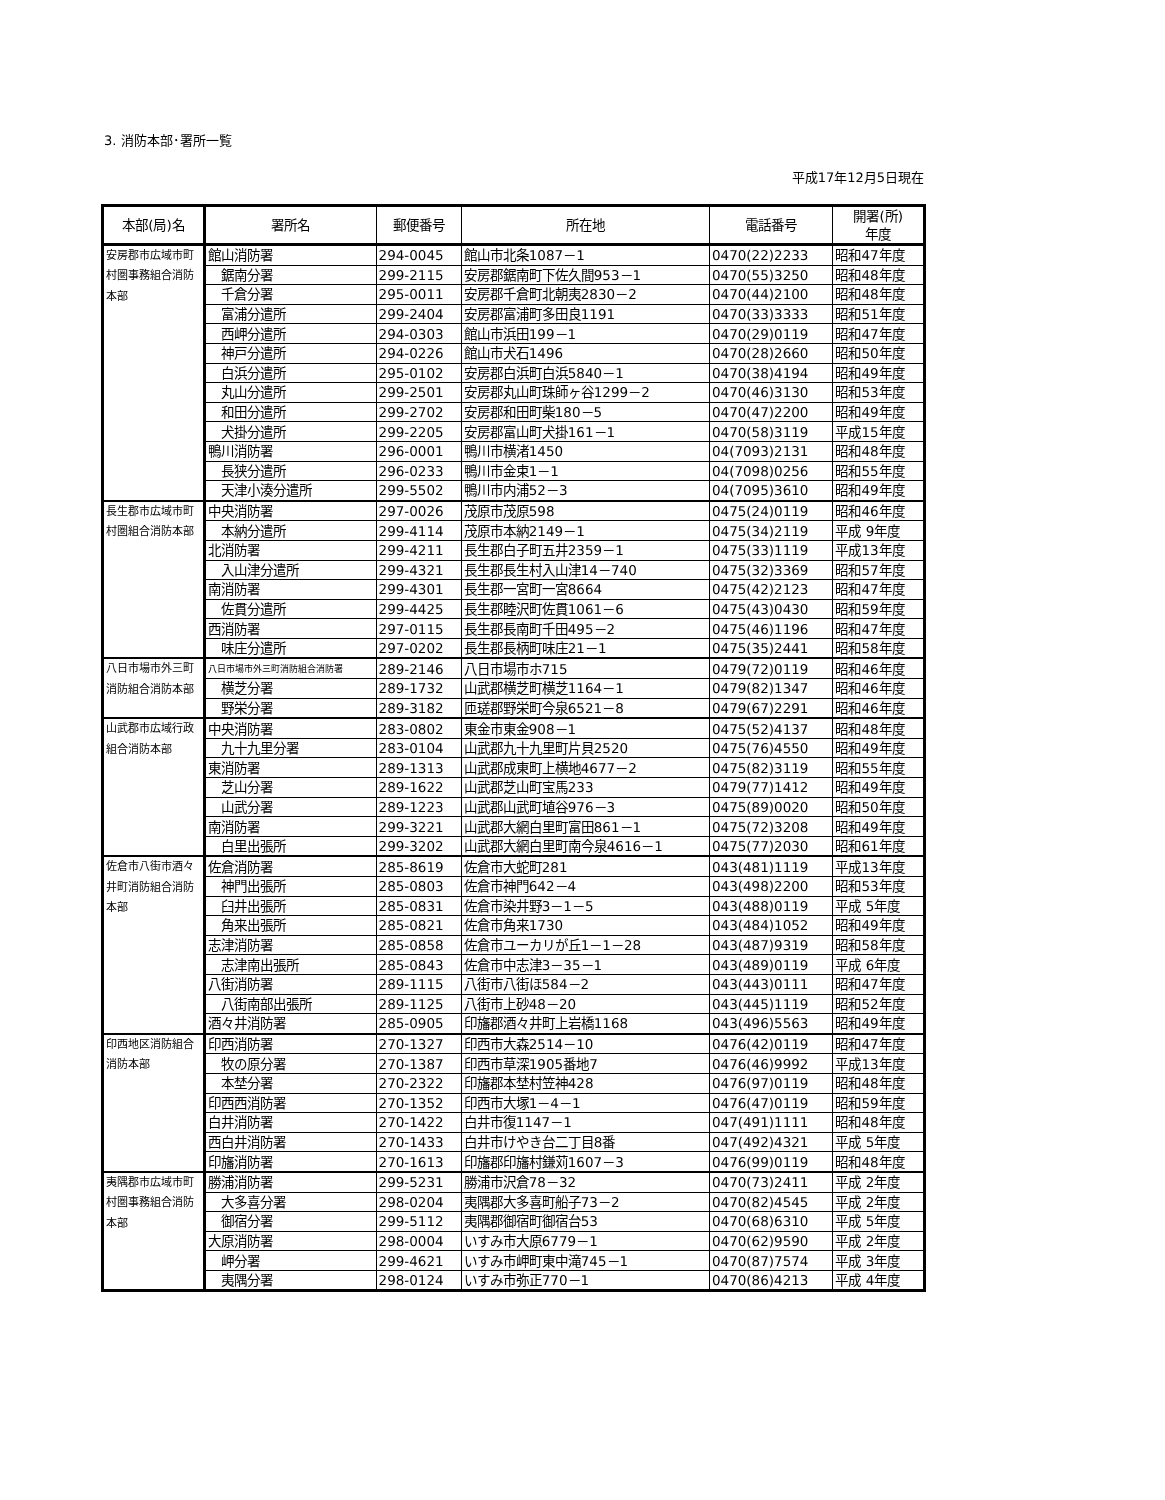3. 消防本部･署所一覧
平成17年12月5日現在
| 本部(局)名 | 署所名 | 郵便番号 | 所在地 | 電話番号 | 開署(所) 年度 |
| --- | --- | --- | --- | --- | --- |
| 安房郡市広域市町村圏事務組合消防本部 | 館山消防署 | 294-0045 | 館山市北条1087－1 | 0470(22)2233 | 昭和47年度 |
| | 鋸南分署 | 299-2115 | 安房郡鋸南町下佐久間953－1 | 0470(55)3250 | 昭和48年度 |
| | 千倉分署 | 295-0011 | 安房郡千倉町北朝夷2830－2 | 0470(44)2100 | 昭和48年度 |
| | 富浦分遣所 | 299-2404 | 安房郡富浦町多田良1191 | 0470(33)3333 | 昭和51年度 |
| | 西岬分遣所 | 294-0303 | 館山市浜田199－1 | 0470(29)0119 | 昭和47年度 |
| | 神戸分遣所 | 294-0226 | 館山市犬石1496 | 0470(28)2660 | 昭和50年度 |
| | 白浜分遣所 | 295-0102 | 安房郡白浜町白浜5840－1 | 0470(38)4194 | 昭和49年度 |
| | 丸山分遣所 | 299-2501 | 安房郡丸山町珠師ヶ谷1299－2 | 0470(46)3130 | 昭和53年度 |
| | 和田分遣所 | 299-2702 | 安房郡和田町柴180－5 | 0470(47)2200 | 昭和49年度 |
| | 犬掛分遣所 | 299-2205 | 安房郡富山町犬掛161－1 | 0470(58)3119 | 平成15年度 |
| | 鴨川消防署 | 296-0001 | 鴨川市横渚1450 | 04(7093)2131 | 昭和48年度 |
| | 長狭分遣所 | 296-0233 | 鴨川市金束1－1 | 04(7098)0256 | 昭和55年度 |
| | 天津小湊分遣所 | 299-5502 | 鴨川市内浦52－3 | 04(7095)3610 | 昭和49年度 |
| 長生郡市広域市町村圏組合消防本部 | 中央消防署 | 297-0026 | 茂原市茂原598 | 0475(24)0119 | 昭和46年度 |
| | 本納分遣所 | 299-4114 | 茂原市本納2149－1 | 0475(34)2119 | 平成 9年度 |
| | 北消防署 | 299-4211 | 長生郡白子町五井2359－1 | 0475(33)1119 | 平成13年度 |
| | 入山津分遣所 | 299-4321 | 長生郡長生村入山津14－740 | 0475(32)3369 | 昭和57年度 |
| | 南消防署 | 299-4301 | 長生郡一宮町一宮8664 | 0475(42)2123 | 昭和47年度 |
| | 佐貫分遣所 | 299-4425 | 長生郡睦沢町佐貫1061－6 | 0475(43)0430 | 昭和59年度 |
| | 西消防署 | 297-0115 | 長生郡長南町千田495－2 | 0475(46)1196 | 昭和47年度 |
| | 味庄分遣所 | 297-0202 | 長生郡長柄町味庄21－1 | 0475(35)2441 | 昭和58年度 |
| 八日市場市外三町消防組合消防本部 | 八日市場市外三町消防組合消防署 | 289-2146 | 八日市場市ホ715 | 0479(72)0119 | 昭和46年度 |
| | 横芝分署 | 289-1732 | 山武郡横芝町横芝1164－1 | 0479(82)1347 | 昭和46年度 |
| | 野栄分署 | 289-3182 | 匝瑳郡野栄町今泉6521－8 | 0479(67)2291 | 昭和46年度 |
| 山武郡市広域行政組合消防本部 | 中央消防署 | 283-0802 | 東金市東金908－1 | 0475(52)4137 | 昭和48年度 |
| | 九十九里分署 | 283-0104 | 山武郡九十九里町片貝2520 | 0475(76)4550 | 昭和49年度 |
| | 東消防署 | 289-1313 | 山武郡成東町上横地4677－2 | 0475(82)3119 | 昭和55年度 |
| | 芝山分署 | 289-1622 | 山武郡芝山町宝馬233 | 0479(77)1412 | 昭和49年度 |
| | 山武分署 | 289-1223 | 山武郡山武町埴谷976－3 | 0475(89)0020 | 昭和50年度 |
| | 南消防署 | 299-3221 | 山武郡大網白里町富田861－1 | 0475(72)3208 | 昭和49年度 |
| | 白里出張所 | 299-3202 | 山武郡大網白里町南今泉4616－1 | 0475(77)2030 | 昭和61年度 |
| 佐倉市八街市酒々井町消防組合消防本部 | 佐倉消防署 | 285-8619 | 佐倉市大蛇町281 | 043(481)1119 | 平成13年度 |
| | 神門出張所 | 285-0803 | 佐倉市神門642－4 | 043(498)2200 | 昭和53年度 |
| | 臼井出張所 | 285-0831 | 佐倉市染井野3－1－5 | 043(488)0119 | 平成 5年度 |
| | 角来出張所 | 285-0821 | 佐倉市角来1730 | 043(484)1052 | 昭和49年度 |
| | 志津消防署 | 285-0858 | 佐倉市ユーカリが丘1－1－28 | 043(487)9319 | 昭和58年度 |
| | 志津南出張所 | 285-0843 | 佐倉市中志津3－35－1 | 043(489)0119 | 平成 6年度 |
| | 八街消防署 | 289-1115 | 八街市八街ほ584－2 | 043(443)0111 | 昭和47年度 |
| | 八街南部出張所 | 289-1125 | 八街市上砂48－20 | 043(445)1119 | 昭和52年度 |
| | 酒々井消防署 | 285-0905 | 印旛郡酒々井町上岩橋1168 | 043(496)5563 | 昭和49年度 |
| 印西地区消防組合消防本部 | 印西消防署 | 270-1327 | 印西市大森2514－10 | 0476(42)0119 | 昭和47年度 |
| | 牧の原分署 | 270-1387 | 印西市草深1905番地7 | 0476(46)9992 | 平成13年度 |
| | 本埜分署 | 270-2322 | 印旛郡本埜村笠神428 | 0476(97)0119 | 昭和48年度 |
| | 印西西消防署 | 270-1352 | 印西市大塚1－4－1 | 0476(47)0119 | 昭和59年度 |
| | 白井消防署 | 270-1422 | 白井市復1147－1 | 047(491)1111 | 昭和48年度 |
| | 西白井消防署 | 270-1433 | 白井市けやき台二丁目8番 | 047(492)4321 | 平成 5年度 |
| | 印旛消防署 | 270-1613 | 印旛郡印旛村鎌苅1607－3 | 0476(99)0119 | 昭和48年度 |
| 夷隅郡市広域市町村圏事務組合消防本部 | 勝浦消防署 | 299-5231 | 勝浦市沢倉78－32 | 0470(73)2411 | 平成 2年度 |
| | 大多喜分署 | 298-0204 | 夷隅郡大多喜町船子73－2 | 0470(82)4545 | 平成 2年度 |
| | 御宿分署 | 299-5112 | 夷隅郡御宿町御宿台53 | 0470(68)6310 | 平成 5年度 |
| | 大原消防署 | 298-0004 | いすみ市大原6779－1 | 0470(62)9590 | 平成 2年度 |
| | 岬分署 | 299-4621 | いすみ市岬町東中滝745－1 | 0470(87)7574 | 平成 3年度 |
| | 夷隅分署 | 298-0124 | いすみ市弥正770－1 | 0470(86)4213 | 平成 4年度 |